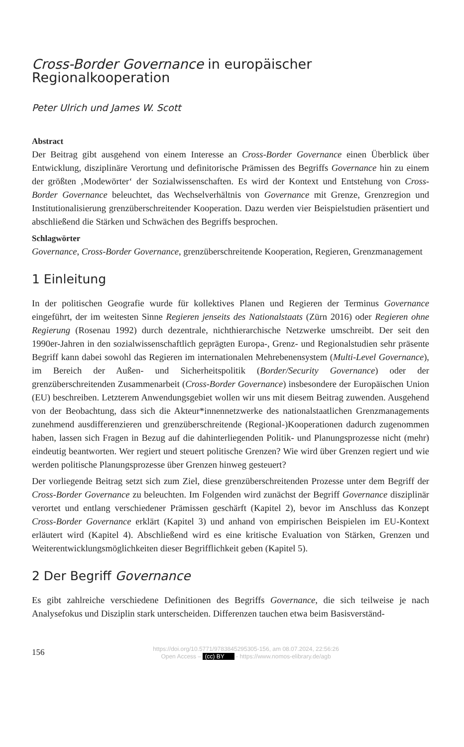Cross-Border Governance in europäischer Regionalkooperation
Peter Ulrich und James W. Scott
Abstract
Der Beitrag gibt ausgehend von einem Interesse an Cross-Border Governance einen Überblick über Entwicklung, disziplinäre Verortung und definitorische Prämissen des Begriffs Governance hin zu einem der größten ‚Modewörter‘ der Sozialwissenschaften. Es wird der Kontext und Entstehung von Cross-Border Governance beleuchtet, das Wechselverhältnis von Governance mit Grenze, Grenzregion und Institutionalisierung grenzüberschreitender Kooperation. Dazu werden vier Beispielstudien präsentiert und abschließend die Stärken und Schwächen des Begriffs besprochen.
Schlagwörter
Governance, Cross-Border Governance, grenzüberschreitende Kooperation, Regieren, Grenzmanagement
1 Einleitung
In der politischen Geografie wurde für kollektives Planen und Regieren der Terminus Governance eingeführt, der im weitesten Sinne Regieren jenseits des Nationalstaats (Zürn 2016) oder Regieren ohne Regierung (Rosenau 1992) durch dezentrale, nichthierarchische Netzwerke umschreibt. Der seit den 1990er-Jahren in den sozialwissenschaftlich geprägten Europa-, Grenz- und Regionalstudien sehr präsente Begriff kann dabei sowohl das Regieren im internationalen Mehrebenensystem (Multi-Level Governance), im Bereich der Außen- und Sicherheitspolitik (Border/Security Governance) oder der grenzüberschreitenden Zusammenarbeit (Cross-Border Governance) insbesondere der Europäischen Union (EU) beschreiben. Letzterem Anwendungsgebiet wollen wir uns mit diesem Beitrag zuwenden. Ausgehend von der Beobachtung, dass sich die Akteur*innennetzwerke des nationalstaatlichen Grenzmanagements zunehmend ausdifferenzieren und grenzüberschreitende (Regional-)Kooperationen dadurch zugenommen haben, lassen sich Fragen in Bezug auf die dahinterliegenden Politik- und Planungsprozesse nicht (mehr) eindeutig beantworten. Wer regiert und steuert politische Grenzen? Wie wird über Grenzen regiert und wie werden politische Planungsprozesse über Grenzen hinweg gesteuert?
Der vorliegende Beitrag setzt sich zum Ziel, diese grenzüberschreitenden Prozesse unter dem Begriff der Cross-Border Governance zu beleuchten. Im Folgenden wird zunächst der Begriff Governance disziplinär verortet und entlang verschiedener Prämissen geschärft (Kapitel 2), bevor im Anschluss das Konzept Cross-Border Governance erklärt (Kapitel 3) und anhand von empirischen Beispielen im EU-Kontext erläutert wird (Kapitel 4). Abschließend wird es eine kritische Evaluation von Stärken, Grenzen und Weiterentwicklungsmöglichkeiten dieser Begrifflichkeit geben (Kapitel 5).
2 Der Begriff Governance
Es gibt zahlreiche verschiedene Definitionen des Begriffs Governance, die sich teilweise je nach Analysefokus und Disziplin stark unterscheiden. Differenzen tauchen etwa beim Basisverständ-
156
https://doi.org/10.5771/9783845295305-156, am 08.07.2024, 22:56:26
Open Access – (cc) BY - https://www.nomos-elibrary.de/agb